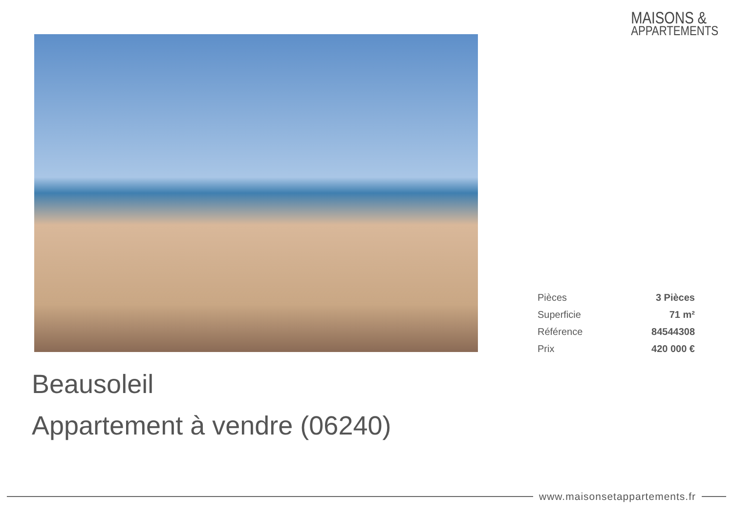MAISONS &
APPARTEMENTS
| Pièces | 3 Pièces |
| Superficie | 71 m² |
| Référence | 84544308 |
| Prix | 420 000 € |
Beausoleil
Appartement à vendre (06240)
www.maisonsetappartements.fr